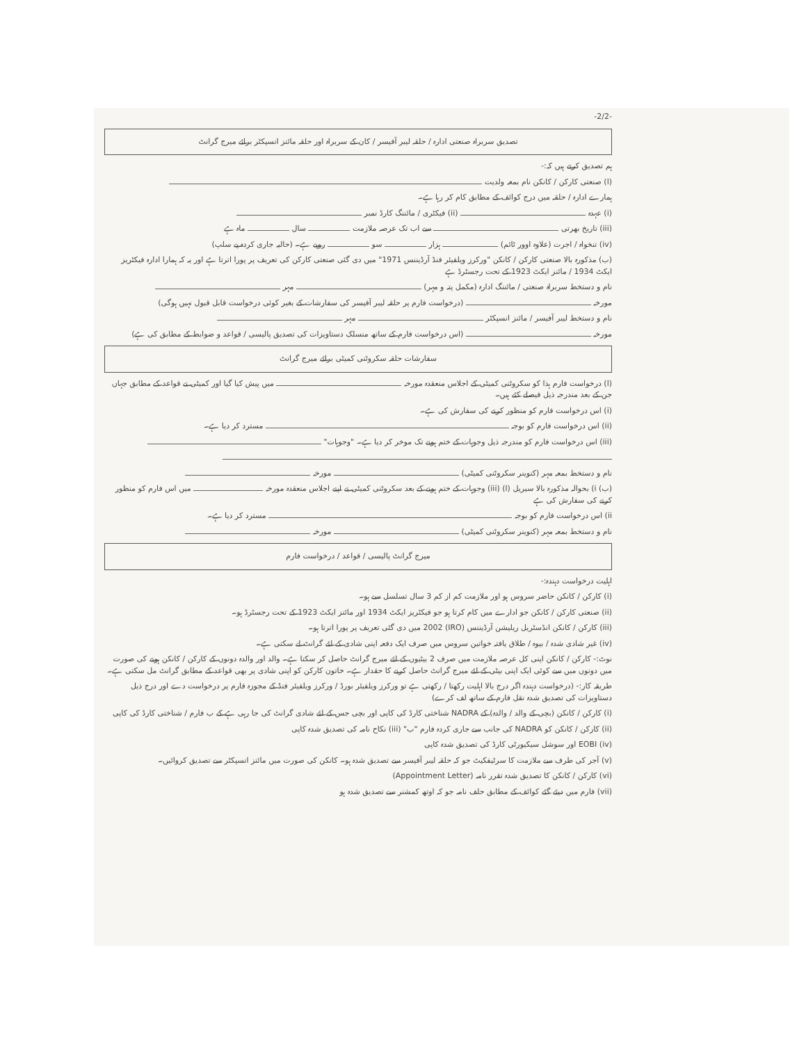-2/2-
تصدیق سربراہ صنعتی ادارہ / حلقہ لیبر آفیسر / کان کے سربراہ اور حلقہ مائنز انسپکٹر برائے میرج گرانٹ
ہم تصدیق کرتے ہیں کہ:-
(ا) صنعتی کارکن / کانکن نام بمعہ ولدیت
ہمارے ادارہ / حلقہ میں درج کوائف کے مطابق کام کر رہا ہے۔
(i) عہدہ (ii) فیکٹری / مائننگ کارڈ نمبر
(iii) تاریخ بھرتی سے اب تک عرصہ ملازمت سال ماہ ہے
(iv) تنخواہ / اجرت (علاوہ اوور ٹائم) ہزار سو روپے ہے۔ (حالیہ جاری کردہ پے سلپ)
(ب) مذکورہ بالا صنعتی کارکن / کانکن "ورکرز ویلفیئر فنڈ آرڈیننس 1971" میں دی گئی صنعتی کارکن کی تعریف پر پورا اترتا ہے اور یہ کہ ہمارا ادارہ فیکٹریز ایکٹ 1934 / مائنز ایکٹ 1923 کے تحت رجسٹرڈ ہے
نام و دستخط سربراہ صنعتی / مائننگ ادارہ (مکمل پتہ و مہر) مہر
مورخہ (درخواست فارم پر حلقہ لیبر آفیسر کی سفارشات کے بغیر کوئی درخواست قابل قبول نہیں ہوگی)
نام و دستخط لیبر آفیسر / مائنز انسپکٹر مہر
مورخہ (اس درخواست فارم کے ساتھ منسلک دستاویزات کی تصدیق پالیسی / قواعد و ضوابط کے مطابق کی ہے)
سفارشات حلقہ سکروٹنی کمیٹی برائے میرج گرانٹ
(ا) درخواست فارم ہذا کو سکروٹنی کمیٹی کے اجلاس منعقدہ مورخہ میں پیش کیا گیا اور کمیٹی نے قواعد کے مطابق جہاں جن کے بعد مندرجہ ذیل فیصلے کئے ہیں۔
(i) اس درخواست فارم کو منظور کرنے کی سفارش کی ہے۔
(ii) اس درخواست فارم کو بوجہ مسترد کر دیا ہے۔
(iii) اس درخواست فارم کو مندرجہ ذیل وجوہات کے ختم ہونے تک موخر کر دیا ہے۔ "وجوہات"
نام و دستخط بمعہ مہر (کنوینر سکروٹنی کمیٹی) مورخہ
(ب) i) بحوالہ مذکورہ بالا سیریل (ا) (iii) وجوہات کے ختم ہونے کے بعد سکروٹنی کمیٹی نے اپنے اجلاس منعقدہ مورخہ میں اس فارم کو منظور کرنے کی سفارش کی ہے
ii) اس درخواست فارم کو بوجہ مسترد کر دیا ہے۔
نام و دستخط بمعہ مہر (کنوینر سکروٹنی کمیٹی) مورخہ
میرج گرانٹ پالیسی / قواعد / درخواست فارم
اہلیت درخواست دہندہ:-
(i) کارکن / کانکن حاضر سروس ہو اور ملازمت کم از کم 3 سال تسلسل سے ہو۔
(ii) صنعتی کارکن / کانکن جو ادارے میں کام کرتا ہو جو فیکٹریز ایکٹ 1934 اور مائنز ایکٹ 1923 کے تحت رجسٹرڈ ہو۔
(iii) کارکن / کانکن انڈسٹریل ریلیشن آرڈیننس (IRO) 2002 میں دی گئی تعریف پر پورا اترتا ہو۔
(iv) غیر شادی شدہ / بیوہ / طلاق یافتہ خواتین سروس میں صرف ایک دفعہ اپنی شادی کے لئے گرانٹ لے سکتی ہے۔
نوٹ:- کارکن / کانکن اپنی کل عرصہ ملازمت میں صرف 2 بیٹیوں کے لئے میرج گرانٹ حاصل کر سکتا ہے۔ والد اور والدہ دونوں کے کارکن / کانکن ہونے کی صورت میں دونوں میں سے کوئی ایک اپنی بیٹی کے لئے میرج گرانٹ حاصل کرنے کا حقدار ہے۔ خاتون کارکن کو اپنی شادی پر بھی قواعد کے مطابق گرانٹ مل سکتی ہے۔
طریقہ کار:- (درخواست دہندہ اگر درج بالا اہلیت رکھتا / رکھتی ہے تو ورکرز ویلفیئر بورڈ / ورکرز ویلفیئر فنڈ کے مجوزہ فارم پر درخواست دے اور درج ذیل دستاویزات کی تصدیق شدہ نقل فارم کے ساتھ لف کرے)
(i) کارکن / کانکن (بچی کے والد / والدہ) کے NADRA شناختی کارڈ کی کاپی اور بچی جس کے لئے شادی گرانٹ کی جا رہی ہے کے ب فارم / شناختی کارڈ کی کاپی
(ii) کارکن / کانکن کو NADRA کی جانب سے جاری کردہ فارم "ب" (iii) نکاح نامہ کی تصدیق شدہ کاپی
(iv) EOBI اور سوشل سیکیورٹی کارڈ کی تصدیق شدہ کاپی
(v) آجر کی طرف سے ملازمت کا سرٹیفکیٹ جو کہ حلقہ لیبر آفیسر سے تصدیق شدہ ہو۔ کانکن کی صورت میں مائنز انسپکٹر سے تصدیق کروائیں۔
(vi) کارکن / کانکن کا تصدیق شدہ تقرر نامہ (Appointment Letter)
(vii) فارم میں دیئے گئے کوائف کے مطابق حلف نامہ جو کہ اوتھ کمشنر سے تصدیق شدہ ہو